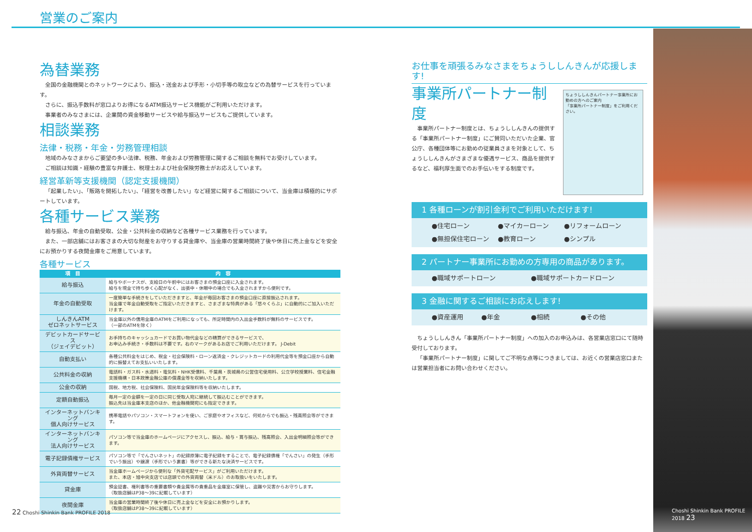営業のご案内
為替業務
全国の金融機関とのネットワークにより、振込・送金および手形・小切手等の取立などの為替サービスを行っています。
さらに、振込手数料が窓口よりお得になるATM振込サービス機能がご利用いただけます。
事業者のみなさまには、企業間の資金移動サービスや給与振込サービスもご提供しています。
相談業務
法律・税務・年金・労務管理相談
地域のみなさまからご要望の多い法律、税務、年金および労務管理に関するご相談を無料でお受けしています。
ご相談は知識・経験の豊富な弁護士、税理士および社会保険労務士がお応えしています。
経営革新等支援機関（認定支援機関）
「起業したい」、「販路を開拓したい」、「経営を改善したい」など経営に関するご相談について、当金庫は積極的にサポートしています。
各種サービス業務
給与振込、年金の自動受取、公金・公共料金の収納など各種サービス業務を行っています。
また、一部店舗にはお客さまの大切な財産をお守りする貸金庫や、当金庫の営業時間終了後や休日に売上金などを安全にお預かりする夜間金庫をご用意しています。
各種サービス
| 項 目 | 内 容 |
| --- | --- |
| 給与振込 | 給与やボーナスが、支給日の午前中にはお客さまの預金口座に入金されます。 給与を現金で持ち歩く心配がなく、出張中・休暇中の場合でも入金されますから便利です。 |
| 年金の自動受取 | 一度簡単な手続きをしていただきますと、年金が毎回お客さまの預金口座に直接振込されます。 当金庫で年金自動受取をご指定いただきますと、さまざまな特典がある「悠々くらぶ」に自動的にご加入いただけます。 |
| しんきんATM ゼロネットサービス | 当金庫以外の信用金庫のATMをご利用になっても、所定時間内の入出金手数料が無料のサービスです。 （一部のATMを除く） |
| デビットカードサービス （ジェイデビット） | お手持ちのキャッシュカードでお買い物代金などの精算ができるサービスで、 お申込み手続き・手数料は不要です。右のマークがあるお店でご利用いただけます。 J-Debit |
| 自動支払い | 各種公共料金をはじめ、税金・社会保険料・ローン返済金・クレジットカードの利用代金等を預金口座から自動的に振替えてお支払いいたします。 |
| 公共料金の収納 | 電話料・ガス料・水道料・電気料・NHK受信料、千葉県・茨城県の公営住宅使用料、公立学校授業料、住宅金融支援機構・日本政策金融公庫の償還金等を収納いたします。 |
| 公金の収納 | 国税、地方税、社会保険料、国民年金保険料等を収納いたします。 |
| 定額自動振込 | 毎月一定の金額を一定の日に同じ受取人宛に継続して振込むことができます。 振込先は当金庫本支店のほか、他金融機関宛にも指定できます。 |
| インターネットバンキング 個人向けサービス | 携帯電話やパソコン・スマートフォンを使い、ご家庭やオフィスなど、何処からでも振込・残高照会等ができます。 |
| インターネットバンキング 法人向けサービス | パソコン等で当金庫のホームページにアクセスし、振込、給与・賞与振込、残高照会、入出金明細照会等ができます。 |
| 電子記録債権サービス | パソコン等で「でんさいネット」の記録原簿に電子記録をすることで、電子記録債権「でんさい」の発生（手形でいう振出）や譲渡（手形でいう裏書）等ができる新たな決済サービスです。 |
| 外貨両替サービス | 当金庫ホームページから便利な「外貨宅配サービス」がご利用いただけます。 また、本店・旭中央支店では店頭での外貨両替（米ドル）のお取扱いをいたします。 |
| 貸金庫 | 預金証書、権利書等の重要書類や貴金属等の貴重品を金庫室に保管し、盗難や災害からお守りします。 （取扱店舗はP38～39に記載しています） |
| 夜間金庫 | 当金庫の営業時間終了後や休日に売上金などを安全にお預かりします。 （取扱店舗はP38～39に記載しています） |
お仕事を頑張るみなさまをちょうししんきんが応援します!
事業所パートナー制度
事業所パートナー制度とは、ちょうししんきんの提供する「事業所パートナー制度」にご賛同いただいた企業、官公庁、各種団体等にお勤めの従業員さまを対象として、ちょうししんきんがさまざまな優遇サービス、商品を提供するなど、福利厚生面でのお手伝いをする制度です。
ちょうししんきんパートナー事業所にお勤めの方へのご案内
「事業所パートナー制度」をご利用ください。
1 各種ローンが割引金利でご利用いただけます!
●住宅ローン ●マイカーローン ●リフォームローン ●無担保住宅ローン ●教育ローン ●シンプル
2 パートナー事業所にお勤めの方専用の商品があります。
●職域サポートローン ●職域サポートカードローン
3 金融に関するご相談にお応えします!
●資産運用 ●年金 ●相続 ●その他
ちょうししんきん「事業所パートナー制度」への加入のお申込みは、各営業店窓口にて随時受付しております。
「事業所パートナー制度」に関してご不明な点等につきましては、お近くの営業店窓口または営業担当者にお問い合わせください。
22 Choshi Shinkin Bank PROFILE 2018
Choshi Shinkin Bank PROFILE 2018 23